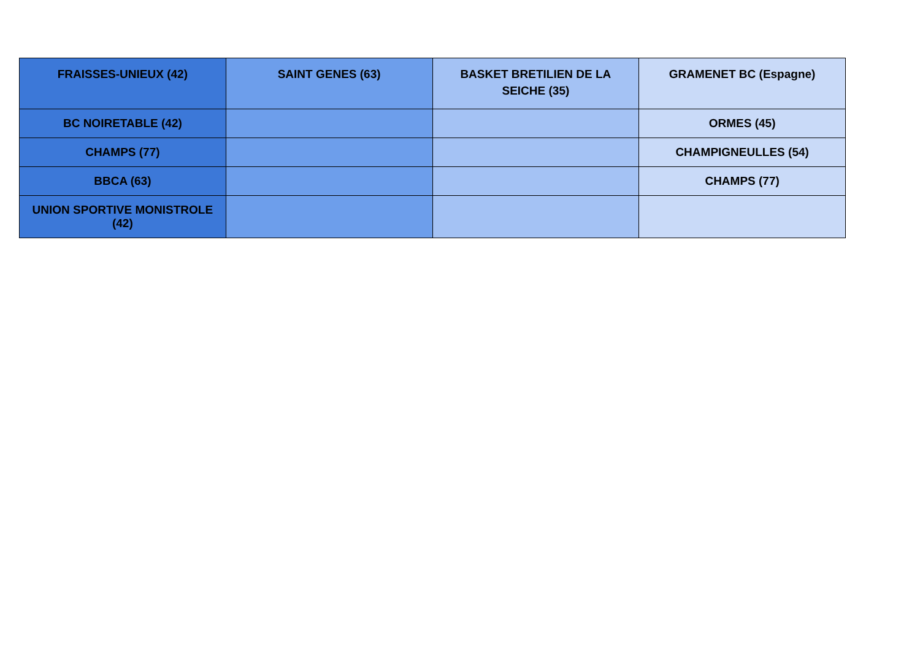| FRAISSES-UNIEUX (42) | SAINT GENES (63) | BASKET BRETILIEN DE LA SEICHE (35) | GRAMENET BC (Espagne) |
| --- | --- | --- | --- |
| BC NOIRETABLE (42) | | | ORMES (45) |
| CHAMPS (77) | | | CHAMPIGNEULLES (54) |
| BBCA (63) | | | CHAMPS (77) |
| UNION SPORTIVE MONISTROLE (42) | | | |